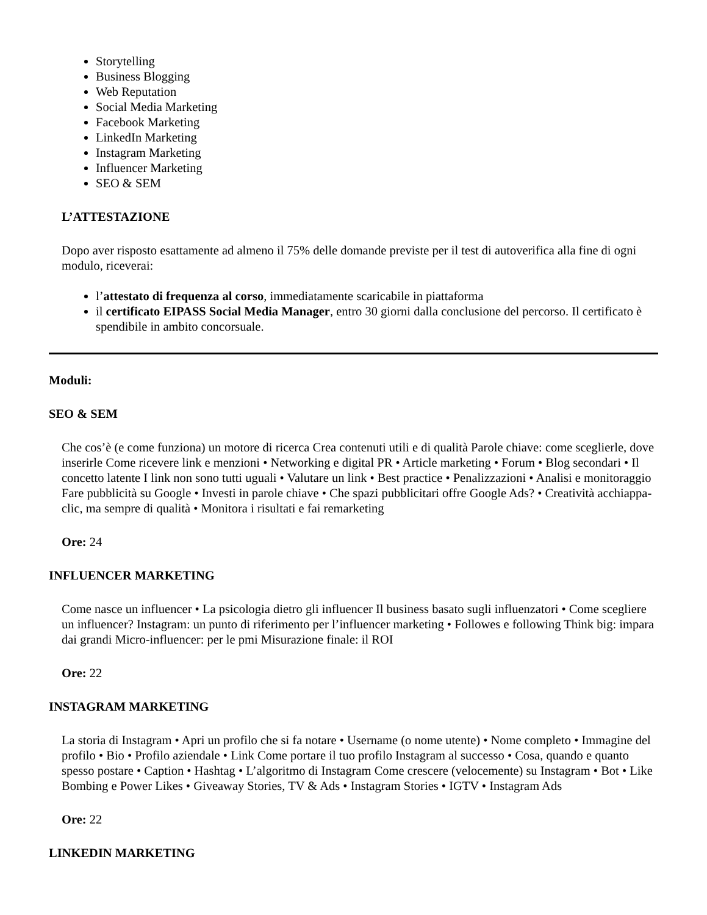Storytelling
Business Blogging
Web Reputation
Social Media Marketing
Facebook Marketing
LinkedIn Marketing
Instagram Marketing
Influencer Marketing
SEO & SEM
L’ATTESTAZIONE
Dopo aver risposto esattamente ad almeno il 75% delle domande previste per il test di autoverifica alla fine di ogni modulo, riceverai:
l’attestato di frequenza al corso, immediatamente scaricabile in piattaforma
il certificato EIPASS Social Media Manager, entro 30 giorni dalla conclusione del percorso. Il certificato è spendibile in ambito concorsuale.
Moduli:
SEO & SEM
Che cos’è (e come funziona) un motore di ricerca Crea contenuti utili e di qualità Parole chiave: come sceglierle, dove inserirle Come ricevere link e menzioni • Networking e digital PR • Article marketing • Forum • Blog secondari • Il concetto latente I link non sono tutti uguali • Valutare un link • Best practice • Penalizzazioni • Analisi e monitoraggio Fare pubblicità su Google • Investi in parole chiave • Che spazi pubblicitari offre Google Ads? • Creatività acchiappa-clic, ma sempre di qualità • Monitora i risultati e fai remarketing
Ore: 24
INFLUENCER MARKETING
Come nasce un influencer • La psicologia dietro gli influencer Il business basato sugli influenzatori • Come scegliere un influencer? Instagram: un punto di riferimento per l’influencer marketing • Followes e following Think big: impara dai grandi Micro-influencer: per le pmi Misurazione finale: il ROI
Ore: 22
INSTAGRAM MARKETING
La storia di Instagram • Apri un profilo che si fa notare • Username (o nome utente) • Nome completo • Immagine del profilo • Bio • Profilo aziendale • Link Come portare il tuo profilo Instagram al successo • Cosa, quando e quanto spesso postare • Caption • Hashtag • L’algoritmo di Instagram Come crescere (velocemente) su Instagram • Bot • Like Bombing e Power Likes • Giveaway Stories, TV & Ads • Instagram Stories • IGTV • Instagram Ads
Ore: 22
LINKEDIN MARKETING